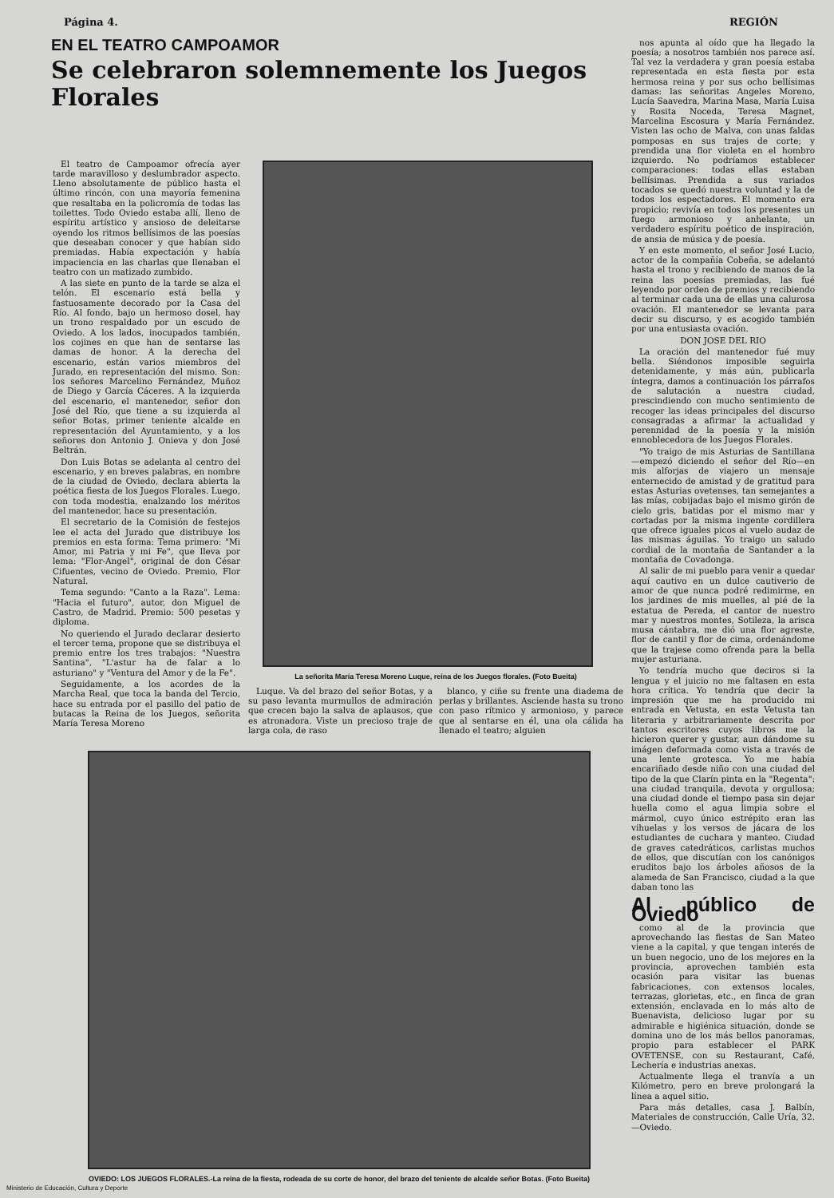Página 4. REGIÓN
EN EL TEATRO CAMPOAMOR
Se celebraron solemnemente los Juegos Florales
El teatro de Campoamor ofrecía ayer tarde maravilloso y deslumbrador aspecto. Lleno absolutamente de público hasta el último rincón, con una mayoría femenina que resaltaba en la policromía de todas las toilettes. Todo Oviedo estaba allí, lleno de espíritu artístico y ansioso de deleitarse oyendo los ritmos bellísimos de las poesías que deseaban conocer y que habían sido premiadas. Había expectación y había impaciencia en las charlas que llenaban el teatro con un matizado zumbido.
A las siete en punto de la tarde se alza el telón. El escenario está bella y fastuosamente decorado por la Casa del Río. Al fondo, bajo un hermoso dosel, hay un trono respaldado por un escudo de Oviedo. A los lados, inocupados también, los cojines en que han de sentarse las damas de honor. A la derecha del escenario, están varios miembros del Jurado, en representación del mismo. Son: los señores Marcelino Fernández, Muñoz de Diego y García Cáceres. A la izquierda del escenario, el mantenedor, señor don José del Río, que tiene a su izquierda al señor Botas, primer teniente alcalde en representación del Ayuntamiento, y a los señores don Antonio J. Onieva y don José Beltrán.
Don Luis Botas se adelanta al centro del escenario, y en breves palabras, en nombre de la ciudad de Oviedo, declara abierta la poética fiesta de los Juegos Florales. Luego, con toda modestia, enalzando los méritos del mantenedor, hace su presentación.
El secretario de la Comisión de festejos lee el acta del Jurado que distribuye los premios en esta forma: Tema primero: "Mi Amor, mi Patria y mi Fe", que lleva por lema: "Flor-Angel", original de don César Cifuentes, vecino de Oviedo. Premio, Flor Natural.
Tema segundo: "Canto a la Raza". Lema: "Hacia el futuro", autor, don Miguel de Castro, de Madrid. Premio: 500 pesetas y diploma.
No queriendo el Jurado declarar desierto el tercer tema, propone que se distribuya el premio entre los tres trabajos: "Nuestra Santina", "L'astur ha de falar a lo asturiano" y "Ventura del Amor y de la Fe".
Seguidamente, a los acordes de la Marcha Real, que toca la banda del Tercio, hace su entrada por el pasillo del patio de butacas la Reina de los Juegos, señorita María Teresa Moreno
La señorita María Teresa Moreno Luque, reina de los Juegos florales. (Foto Bueita)
Luque. Va del brazo del señor Botas, y a su paso levanta murmullos de admiración que crecen bajo la salva de aplausos, que es atronadora. Viste un precioso traje de larga cola, de raso
blanco, y ciñe su frente una diadema de perlas y brillantes. Asciende hasta su trono con paso rítmico y armonioso, y parece que al sentarse en él, una ola cálida ha llenado el teatro; alguien
nos apunta al oído que ha llegado la poesía; a nosotros también nos parece así. Tal vez la verdadera y gran poesía estaba representada en esta fiesta por esta hermosa reina y por sus ocho bellísimas damas: las señoritas Angeles Moreno, Lucía Saavedra, Marina Masa, María Luisa y Rosita Noceda, Teresa Magnet, Marcelina Escosura y María Fernández. Visten las ocho de Malva, con unas faldas pomposas en sus trajes de corte; y prendida una flor violeta en el hombro izquierdo. No podríamos establecer comparaciones: todas ellas estaban bellísimas. Prendida a sus variados tocados se quedó nuestra voluntad y la de todos los espectadores. El momento era propicio; revivía en todos los presentes un fuego armonioso y anhelante, un verdadero espíritu poético de inspiración, de ansia de música y de poesía.
Y en este momento, el señor José Lucio, actor de la compañía Cobeña, se adelantó hasta el trono y recibiendo de manos de la reina las poesías premiadas, las fué leyendo por orden de premios y recibiendo al terminar cada una de ellas una calurosa ovación. El mantenedor se levanta para decir su discurso, y es acogido también por una entusiasta ovación.
DON JOSE DEL RIO
La oración del mantenedor fué muy bella. Siéndonos imposible seguirla detenidamente, y más aún, publicarla íntegra, damos a continuación los párrafos de salutación a nuestra ciudad, prescindiendo con mucho sentimiento de recoger las ideas principales del discurso consagradas a afirmar la actualidad y perennidad de la poesía y la misión ennoblecedora de los Juegos Florales.
"Yo traigo de mis Asturias de Santillana—empezó diciendo el señor del Río—en mis alforjas de viajero un mensaje enternecido de amistad y de gratitud para estas Asturias ovetenses, tan semejantes a las mías, cobijadas bajo el mismo girón de cielo gris, batidas por el mismo mar y cortadas por la misma ingente cordillera que ofrece iguales picos al vuelo audaz de las mismas águilas. Yo traigo un saludo cordial de la montaña de Santander a la montaña de Covadonga.
Al salir de mi pueblo para venir a quedar aquí cautivo en un dulce cautiverio de amor de que nunca podré redimirme, en los jardines de mis muelles, al pié de la estatua de Pereda, el cantor de nuestro mar y nuestros montes, Sotileza, la arisca musa cántabra, me dió una flor agreste, flor de cantil y flor de cima, ordenándome que la trajese como ofrenda para la bella mujer asturiana.
Yo tendría mucho que deciros si la lengua y el juicio no me faltasen en esta hora crítica. Yo tendría que decir la impresión que me ha producido mi entrada en Vetusta, en esta Vetusta tan literaria y arbitrariamente descrita por tantos escritores cuyos libros me la hicieron querer y gustar, aun dándome su imágen deformada como vista a través de una lente grotesca. Yo me había encariñado desde niño con una ciudad del tipo de la que Clarín pinta en la "Regenta": una ciudad tranquila, devota y orgullosa; una ciudad donde el tiempo pasa sin dejar huella como el agua limpia sobre el mármol, cuyo único estrépito eran las vihuelas y los versos de jácara de los estudiantes de cuchara y manteo. Ciudad de graves catedráticos, carlistas muchos de ellos, que discutían con los canónigos eruditos bajo los árboles añosos de la alameda de San Francisco, ciudad a la que daban tono las
Al público de Oviedo
como al de la provincia que aprovechando las fiestas de San Mateo viene a la capital, y que tengan interés de un buen negocio, uno de los mejores en la provincia, aprovechen también esta ocasión para visitar las buenas fabricaciones, con extensos locales, terrazas, glorietas, etc., en finca de gran extensión, enclavada en lo más alto de Buenavista, delicioso lugar por su admirable e higiénica situación, donde se domina uno de los más bellos panoramas, propio para establecer el PARK OVETENSE, con su Restaurant, Café, Lechería e industrias anexas.
Actualmente llega el tranvía a un Kilómetro, pero en breve prolongará la línea a aquel sitio.
Para más detalles, casa J. Balbín, Materiales de construcción, Calle Uría, 32.—Oviedo.
OVIEDO: LOS JUEGOS FLORALES.-La reina de la fiesta, rodeada de su corte de honor, del brazo del teniente de alcalde señor Botas. (Foto Bueita)
Ministerio de Educación, Cultura y Deporte